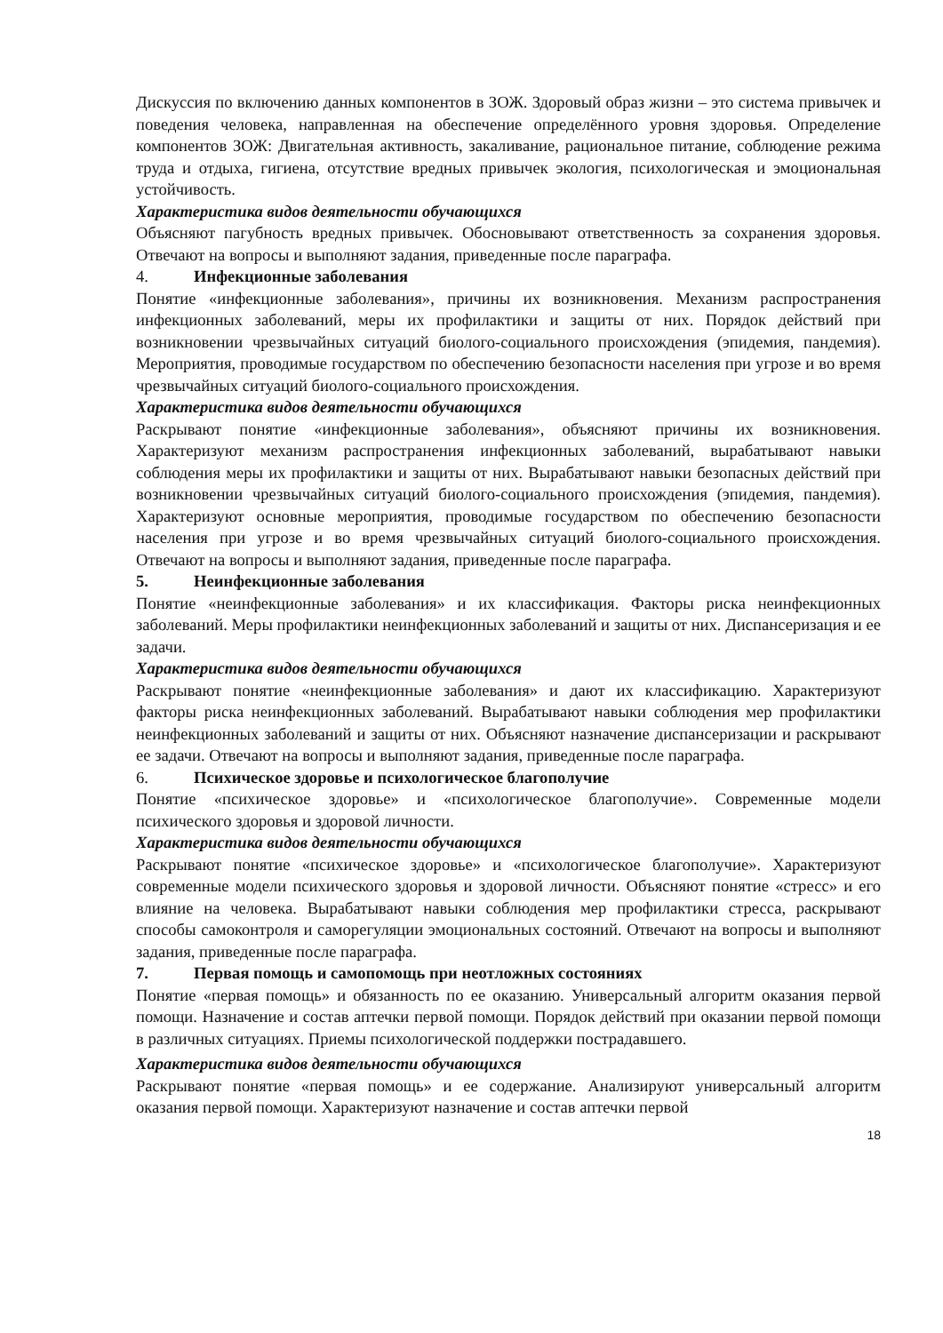Дискуссия по включению данных компонентов в ЗОЖ. Здоровый образ жизни – это система привычек и поведения человека, направленная на обеспечение определённого уровня здоровья. Определение компонентов ЗОЖ: Двигательная активность, закаливание, рациональное питание, соблюдение режима труда и отдыха, гигиена, отсутствие вредных привычек экология, психологическая и эмоциональная устойчивость.
Характеристика видов деятельности обучающихся
Объясняют пагубность вредных привычек. Обосновывают ответственность за сохранения здоровья. Отвечают на вопросы и выполняют задания, приведенные после параграфа.
4. Инфекционные заболевания
Понятие «инфекционные заболевания», причины их возникновения. Механизм распространения инфекционных заболеваний, меры их профилактики и защиты от них. Порядок действий при возникновении чрезвычайных ситуаций биолого-социального происхождения (эпидемия, пандемия). Мероприятия, проводимые государством по обеспечению безопасности населения при угрозе и во время чрезвычайных ситуаций биолого-социального происхождения.
Характеристика видов деятельности обучающихся
Раскрывают понятие «инфекционные заболевания», объясняют причины их возникновения. Характеризуют механизм распространения инфекционных заболеваний, вырабатывают навыки соблюдения меры их профилактики и защиты от них. Вырабатывают навыки безопасных действий при возникновении чрезвычайных ситуаций биолого-социального происхождения (эпидемия, пандемия). Характеризуют основные мероприятия, проводимые государством по обеспечению безопасности населения при угрозе и во время чрезвычайных ситуаций биолого-социального происхождения. Отвечают на вопросы и выполняют задания, приведенные после параграфа.
5. Неинфекционные заболевания
Понятие «неинфекционные заболевания» и их классификация. Факторы риска неинфекционных заболеваний. Меры профилактики неинфекционных заболеваний и защиты от них. Диспансеризация и ее задачи.
Характеристика видов деятельности обучающихся
Раскрывают понятие «неинфекционные заболевания» и дают их классификацию. Характеризуют факторы риска неинфекционных заболеваний. Вырабатывают навыки соблюдения мер профилактики неинфекционных заболеваний и защиты от них. Объясняют назначение диспансеризации и раскрывают ее задачи. Отвечают на вопросы и выполняют задания, приведенные после параграфа.
6. Психическое здоровье и психологическое благополучие
Понятие «психическое здоровье» и «психологическое благополучие». Современные модели психического здоровья и здоровой личности.
Характеристика видов деятельности обучающихся
Раскрывают понятие «психическое здоровье» и «психологическое благополучие». Характеризуют современные модели психического здоровья и здоровой личности. Объясняют понятие «стресс» и его влияние на человека. Вырабатывают навыки соблюдения мер профилактики стресса, раскрывают способы самоконтроля и саморегуляции эмоциональных состояний. Отвечают на вопросы и выполняют задания, приведенные после параграфа.
7. Первая помощь и самопомощь при неотложных состояниях
Понятие «первая помощь» и обязанность по ее оказанию. Универсальный алгоритм оказания первой помощи. Назначение и состав аптечки первой помощи. Порядок действий при оказании первой помощи в различных ситуациях. Приемы психологической поддержки пострадавшего.
Характеристика видов деятельности обучающихся
Раскрывают понятие «первая помощь» и ее содержание. Анализируют универсальный алгоритм оказания первой помощи. Характеризуют назначение и состав аптечки первой
18